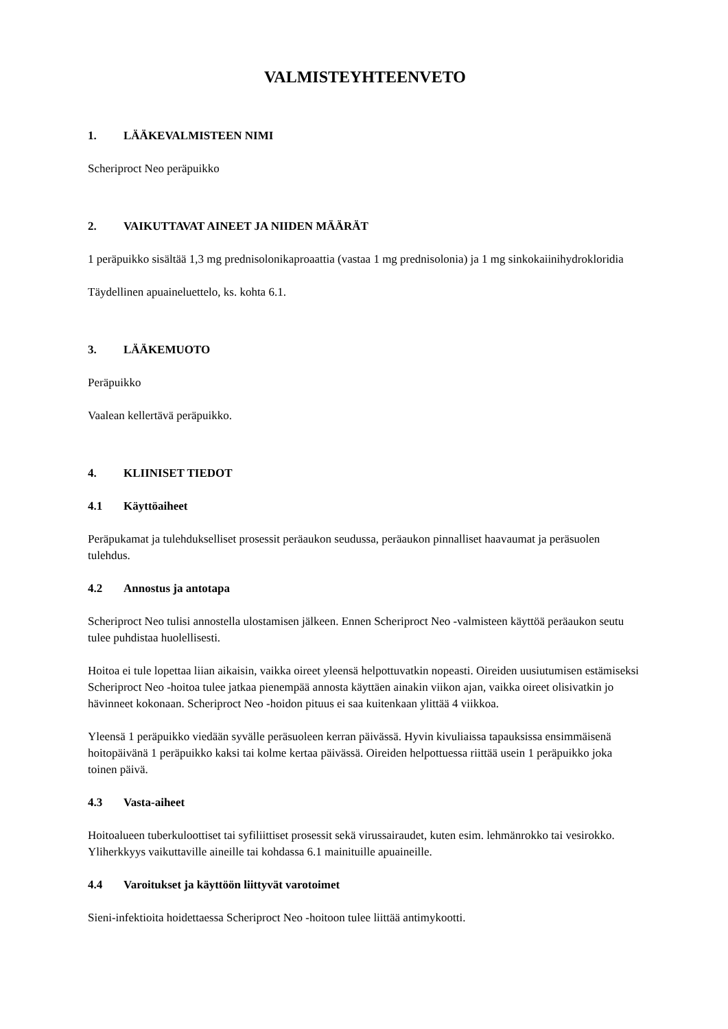VALMISTEYHTEENVETO
1. LÄÄKEVALMISTEEN NIMI
Scheriproct Neo peräpuikko
2. VAIKUTTAVAT AINEET JA NIIDEN MÄÄRÄT
1 peräpuikko sisältää 1,3 mg prednisolonikaproaattia (vastaa 1 mg prednisolonia) ja 1 mg sinkokaiinihydrokloridia
Täydellinen apuaineluettelo, ks. kohta 6.1.
3. LÄÄKEMUOTO
Peräpuikko
Vaalean kellertävä peräpuikko.
4. KLIINISET TIEDOT
4.1 Käyttöaiheet
Peräpukamat ja tulehdukselliset prosessit peräaukon seudussa, peräaukon pinnalliset haavaumat ja peräsuolen tulehdus.
4.2 Annostus ja antotapa
Scheriproct Neo tulisi annostella ulostamisen jälkeen. Ennen Scheriproct Neo -valmisteen käyttöä peräaukon seutu tulee puhdistaa huolellisesti.
Hoitoa ei tule lopettaa liian aikaisin, vaikka oireet yleensä helpottuvatkin nopeasti. Oireiden uusiutumisen estämiseksi Scheriproct Neo -hoitoa tulee jatkaa pienempää annosta käyttäen ainakin viikon ajan, vaikka oireet olisivatkin jo hävinneet kokonaan. Scheriproct Neo -hoidon pituus ei saa kuitenkaan ylittää 4 viikkoa.
Yleensä 1 peräpuikko viedään syvälle peräsuoleen kerran päivässä. Hyvin kivuliaissa tapauksissa ensimmäisenä hoitopäivänä 1 peräpuikko kaksi tai kolme kertaa päivässä. Oireiden helpottuessa riittää usein 1 peräpuikko joka toinen päivä.
4.3 Vasta-aiheet
Hoitoalueen tuberkuloottiset tai syfiliittiset prosessit sekä virussairaudet, kuten esim. lehmänrokko tai vesirokko.
Yliherkkyys vaikuttaville aineille tai kohdassa 6.1 mainituille apuaineille.
4.4 Varoitukset ja käyttöön liittyvät varotoimet
Sieni-infektioita hoidettaessa Scheriproct Neo -hoitoon tulee liittää antimykootti.